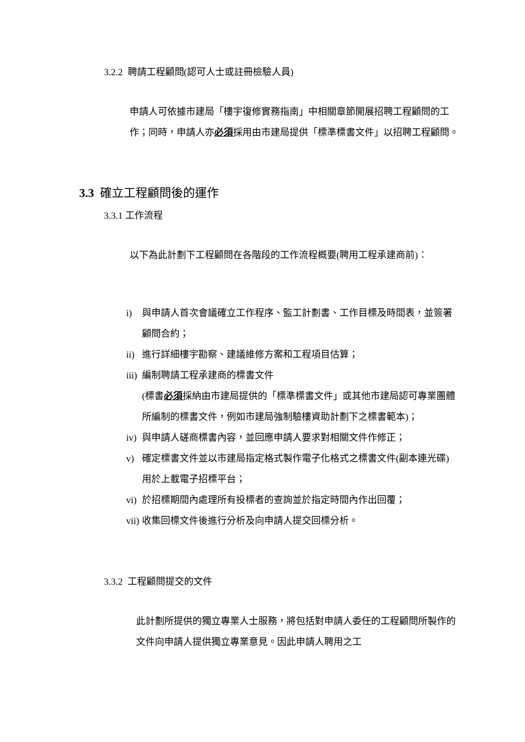3.2.2 聘請工程顧問(認可人士或註冊檢驗人員)
申請人可依據市建局「樓宇復修實務指南」中相關章節開展招聘工程顧問的工作；同時，申請人亦必須採用由市建局提供「標準標書文件」以招聘工程顧問。
3.3 確立工程顧問後的運作
3.3.1 工作流程
以下為此計劃下工程顧問在各階段的工作流程概要(聘用工程承建商前)：
i) 與申請人首次會議確立工作程序、監工計劃書、工作目標及時間表，並簽署顧問合約；
ii) 進行詳細樓宇勘察、建議維修方案和工程項目估算；
iii) 編制聘請工程承建商的標書文件
(標書必須採納由市建局提供的「標準標書文件」或其他市建局認可專業團體所編制的標書文件，例如市建局強制驗樓資助計劃下之標書範本)；
iv) 與申請人磋商標書內容，並回應申請人要求對相關文件作修正；
v) 確定標書文件並以市建局指定格式製作電子化格式之標書文件(副本連光碟) 用於上載電子招標平台；
vi) 於招標期間內處理所有投標者的查詢並於指定時間內作出回覆；
vii) 收集回標文件後進行分析及向申請人提交回標分析。
3.3.2 工程顧問提交的文件
此計劃所提供的獨立專業人士服務，將包括對申請人委任的工程顧問所製作的文件向申請人提供獨立專業意見。因此申請人聘用之工